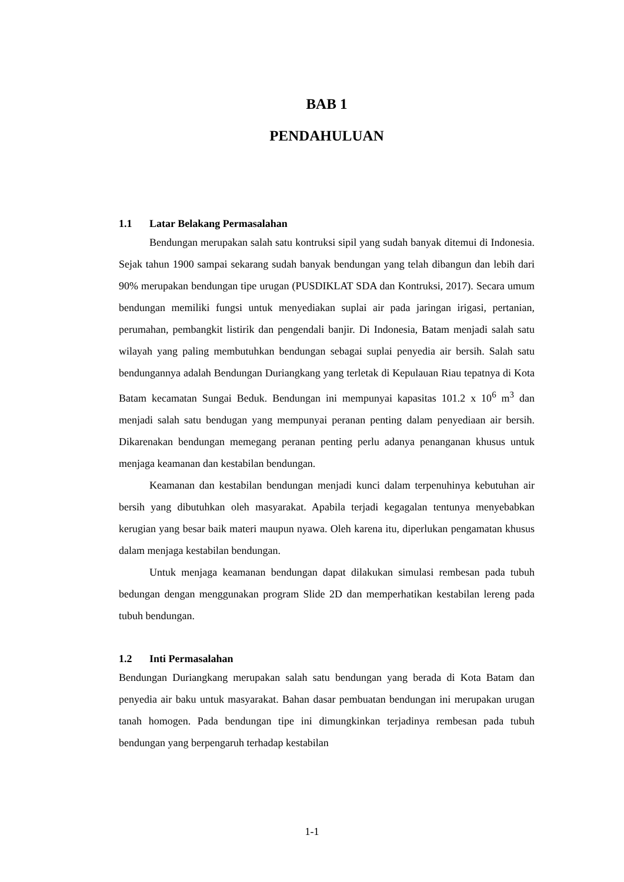BAB 1
PENDAHULUAN
1.1 Latar Belakang Permasalahan
Bendungan merupakan salah satu kontruksi sipil yang sudah banyak ditemui di Indonesia. Sejak tahun 1900 sampai sekarang sudah banyak bendungan yang telah dibangun dan lebih dari 90% merupakan bendungan tipe urugan (PUSDIKLAT SDA dan Kontruksi, 2017). Secara umum bendungan memiliki fungsi untuk menyediakan suplai air pada jaringan irigasi, pertanian, perumahan, pembangkit listirik dan pengendali banjir. Di Indonesia, Batam menjadi salah satu wilayah yang paling membutuhkan bendungan sebagai suplai penyedia air bersih. Salah satu bendungannya adalah Bendungan Duriangkang yang terletak di Kepulauan Riau tepatnya di Kota Batam kecamatan Sungai Beduk. Bendungan ini mempunyai kapasitas 101.2 x 10<sup>6</sup> m<sup>3</sup> dan menjadi salah satu bendugan yang mempunyai peranan penting dalam penyediaan air bersih. Dikarenakan bendungan memegang peranan penting perlu adanya penanganan khusus untuk menjaga keamanan dan kestabilan bendungan.
Keamanan dan kestabilan bendungan menjadi kunci dalam terpenuhinya kebutuhan air bersih yang dibutuhkan oleh masyarakat. Apabila terjadi kegagalan tentunya menyebabkan kerugian yang besar baik materi maupun nyawa. Oleh karena itu, diperlukan pengamatan khusus dalam menjaga kestabilan bendungan.
Untuk menjaga keamanan bendungan dapat dilakukan simulasi rembesan pada tubuh bedungan dengan menggunakan program Slide 2D dan memperhatikan kestabilan lereng pada tubuh bendungan.
1.2 Inti Permasalahan
Bendungan Duriangkang merupakan salah satu bendungan yang berada di Kota Batam dan penyedia air baku untuk masyarakat. Bahan dasar pembuatan bendungan ini merupakan urugan tanah homogen. Pada bendungan tipe ini dimungkinkan terjadinya rembesan pada tubuh bendungan yang berpengaruh terhadap kestabilan
1-1